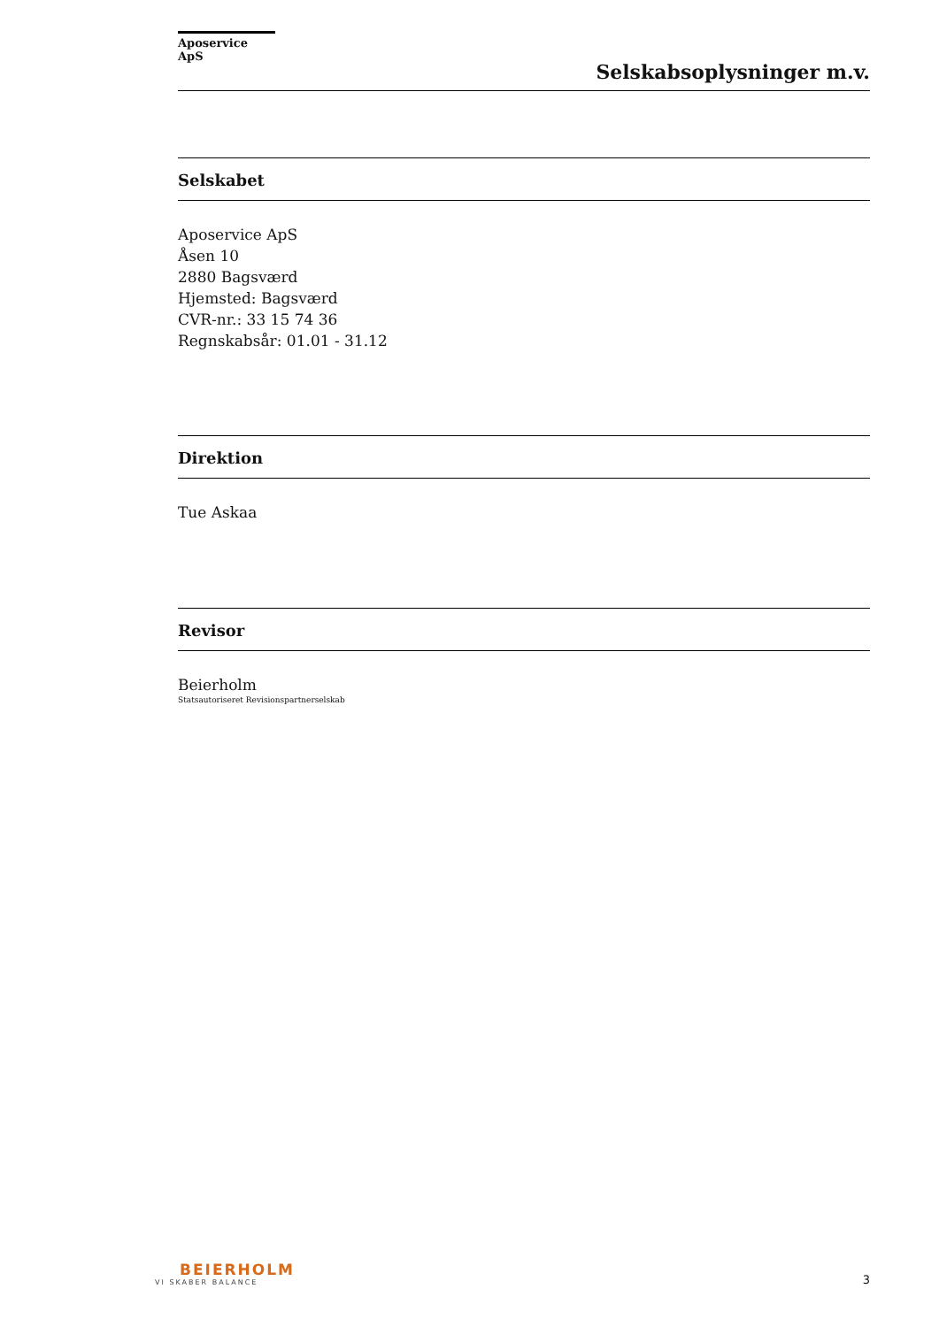Aposervice ApS
Selskabsoplysninger m.v.
Selskabet
Aposervice ApS
Åsen 10
2880 Bagsværd
Hjemsted: Bagsværd
CVR-nr.: 33 15 74 36
Regnskabsår: 01.01 - 31.12
Direktion
Tue Askaa
Revisor
Beierholm
Statsautoriseret Revisionspartnerselskab
BEIERHOLM
VI SKABER BALANCE
3